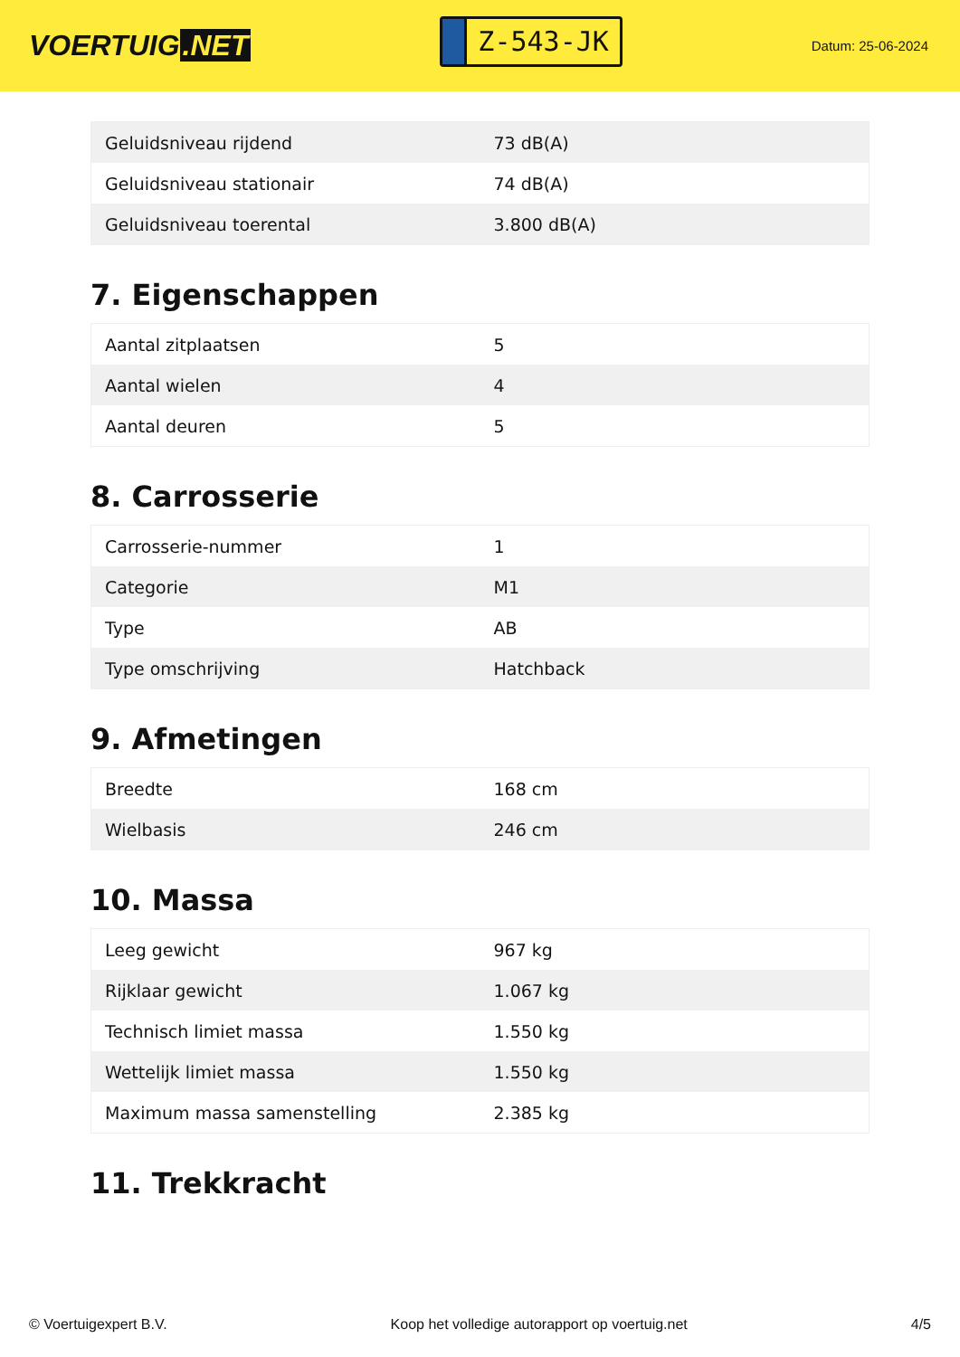VOERTUIG.NET
Z-543-JK
Datum: 25-06-2024
| Geluidsniveau rijdend | 73 dB(A) |
| Geluidsniveau stationair | 74 dB(A) |
| Geluidsniveau toerental | 3.800 dB(A) |
7. Eigenschappen
| Aantal zitplaatsen | 5 |
| Aantal wielen | 4 |
| Aantal deuren | 5 |
8. Carrosserie
| Carrosserie-nummer | 1 |
| Categorie | M1 |
| Type | AB |
| Type omschrijving | Hatchback |
9. Afmetingen
| Breedte | 168 cm |
| Wielbasis | 246 cm |
10. Massa
| Leeg gewicht | 967 kg |
| Rijklaar gewicht | 1.067 kg |
| Technisch limiet massa | 1.550 kg |
| Wettelijk limiet massa | 1.550 kg |
| Maximum massa samenstelling | 2.385 kg |
11. Trekkracht
© Voertuigexpert B.V. Koop het volledige autorapport op voertuig.net 4/5